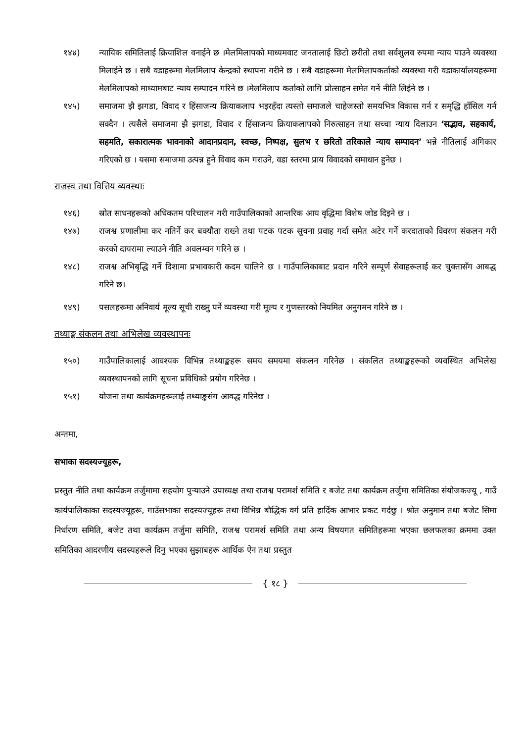१४४) न्यायिक समितिलाई क्रियाशिल वनाईने छ ।मेलमिलापको माध्यमवाट जनतालाई छिटो छरीतो तथा सर्वशुलव रुपमा न्याय पाउने व्यवस्था मिलाईने छ । सबै वडाहरूमा मेलमिलाप केन्द्रको स्थापना गरीने छ । सबै वडाहरूमा मेलमिलापकर्ताको व्यवस्था गरी वडाकार्यालयहरूमा मेलमिलापको माध्यामबाट न्याय सम्पादन गरिने छ ।मेलमिलाप कर्ताको लागि प्रोत्साहन समेत गर्ने नीति लिईने छ ।
१४५) समाजमा झै झगडा, विवाद र हिंसाजन्य क्रियाकलाप भइरहँदा त्यस्तो समाजले चाहेजस्तो समयभित्र विकास गर्न र समृद्धि हाँसिल गर्न सक्दैन । त्यसैले समाजमा झै झगडा, विवाद र हिंसाजन्य क्रियाकलापको निरुत्साहन तथा सच्चा न्याय दिलाउन ‘सद्भाव, सहकार्य, सहमति, सकारात्मक भावनाको आदानप्रदान, स्वच्छ, निष्पक्ष, सुलभ र छरितो तरिकाले न्याय सम्पादन’ भन्ने नीतिलाई अंगिकार गरिएको छ । यसमा समाजमा उत्पन्न हुने विवाद कम गराउने, वडा स्तरमा प्राय विवादको समाधान हुनेछ ।
राजस्व तथा वित्तिय ब्यवस्थाः
१४६) स्रोत साधनहरूको अधिकतम परिचालन गरी गाउँपालिकाको आन्तरिक आय वृद्धिमा विशेष जोड दिइने छ ।
१४७) राजश्व प्रणालीमा कर नतिर्ने कर बक्यौता राख्ने तथा पटक पटक सूचना प्रवाह गर्दा समेत अटेर गर्ने करदाताको विवरण संकलन गरी करको दायरामा ल्याउने नीति अवलम्वन गरिने छ ।
१४८) राजश्व अभिबृद्धि गर्ने दिशामा प्रभावकारी कदम चालिने छ । गाउँपालिकाबाट प्रदान गरिने सम्पूर्ण सेवाहरूलाई कर चुक्तासँग आबद्ध गरिने छ।
१४९) पसलहरूमा अनिवार्य मूल्य सूची राख्नु पर्ने व्यवस्था गरी मूल्य र गुणस्तरको नियमित अनुगमन गरिने छ ।
तथ्याङ्क संकलन तथा अभिलेख व्यवस्थापनः
१५०) गाउँपालिकालाई आवश्यक विभिन्न तथ्याङ्कहरू समय समयमा संकलन गरिनेछ । संकलित तथ्याङ्कहरूको व्यवस्थित अभिलेख व्यवस्थापनको लागि सूचना प्रविधिको प्रयोग गरिनेछ ।
१५१) योजना तथा कार्यक्रमहरूलाई तथ्याङ्कसंग आवद्ध गरिनेछ ।
अन्तमा,
सभाका सदस्यज्यूहरू,
प्रस्तुत नीति तथा कार्यक्रम तर्जुमामा सहयोग पुऱ्याउने उपाध्यक्ष तथा राजश्व परामर्श समिति र बजेट तथा कार्यक्रम तर्जुमा समितिका संयोजकज्यू , गाउँ कार्यपालिकाका सदस्यज्यूहरू, गाउँसभाका सदस्यज्यूहरू तथा विभिन्न बौद्धिक वर्ग प्रति हार्दिक आभार प्रकट गर्दछु । श्रोत अनुमान तथा बजेट सिमा निर्धारण समिति, बजेट तथा कार्यक्रम तर्जुमा समिति, राजश्व परामर्श समिति तथा अन्य विषयगत समितिहरूमा भएका छलफलका क्रममा उक्त समितिका आदरणीय सदस्यहरूले दिनु भएका सुझाबहरू आर्थिक ऐन तथा प्रस्तुत
{ १८ }